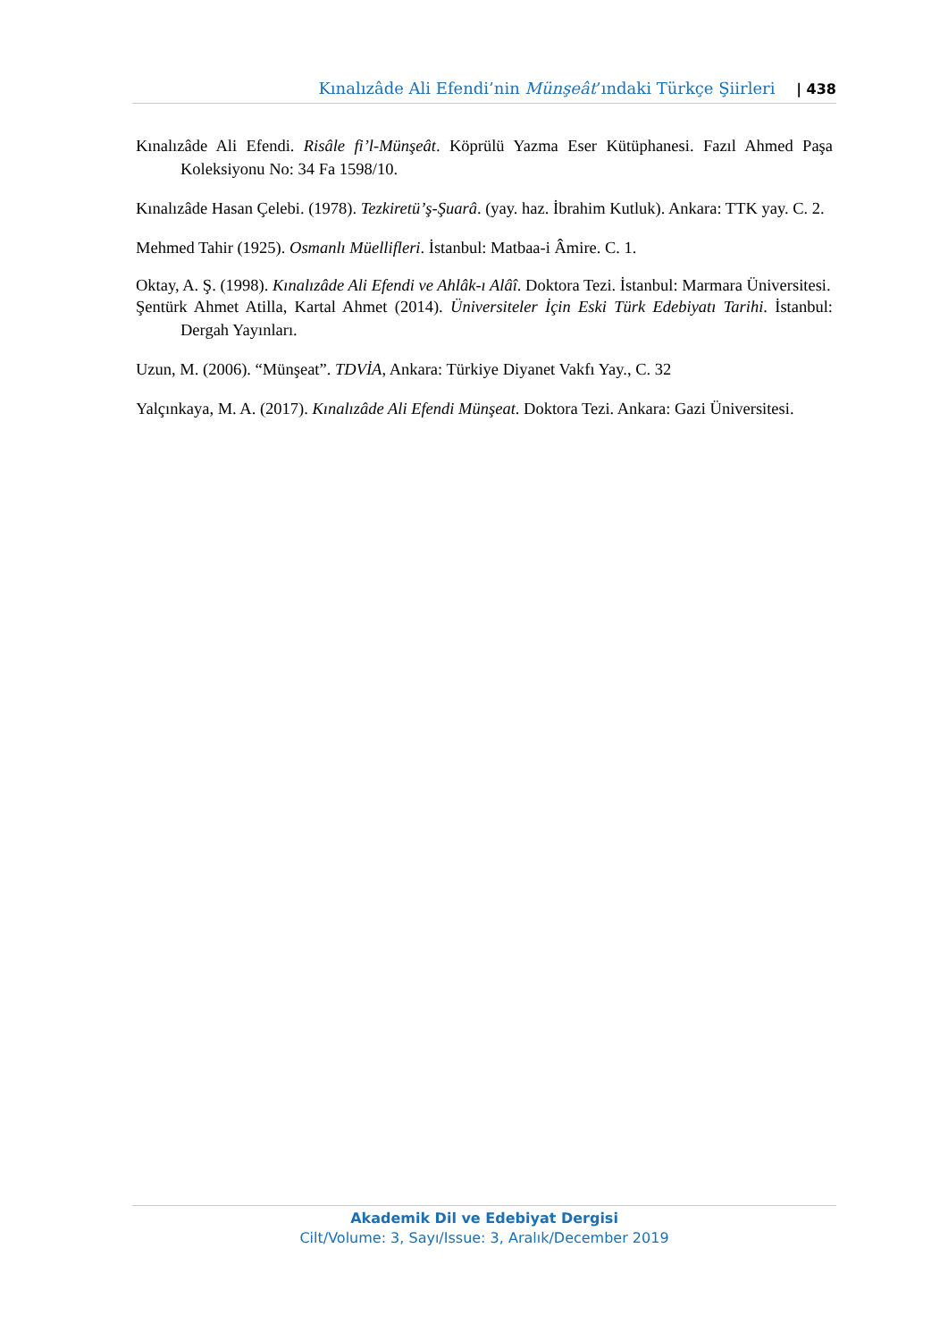Kınalızâde Ali Efendi’nin Münşeât’ındaki Türkçe Şiirleri | 438
Kınalızâde Ali Efendi. Risâle fi’l-Münşeât. Köprülü Yazma Eser Kütüphanesi. Fazıl Ahmed Paşa Koleksiyonu No: 34 Fa 1598/10.
Kınalızâde Hasan Çelebi. (1978). Tezkiretü’ş-Şuarâ. (yay. haz. İbrahim Kutluk). Ankara: TTK yay. C. 2.
Mehmed Tahir (1925). Osmanlı Müellifleri. İstanbul: Matbaa-i Âmire. C. 1.
Oktay, A. Ş. (1998). Kınalızâde Ali Efendi ve Ahlâk-ı Alâî. Doktora Tezi. İstanbul: Marmara Üniversitesi.
Şentürk Ahmet Atilla, Kartal Ahmet (2014). Üniversiteler İçin Eski Türk Edebiyatı Tarihi. İstanbul: Dergah Yayınları.
Uzun, M. (2006). “Münşeat”. TDVİA, Ankara: Türkiye Diyanet Vakfı Yay., C. 32
Yalçınkaya, M. A. (2017). Kınalızâde Ali Efendi Münşeat. Doktora Tezi. Ankara: Gazi Üniversitesi.
Akademik Dil ve Edebiyat Dergisi
Cilt/Volume: 3, Sayı/Issue: 3, Aralık/December 2019